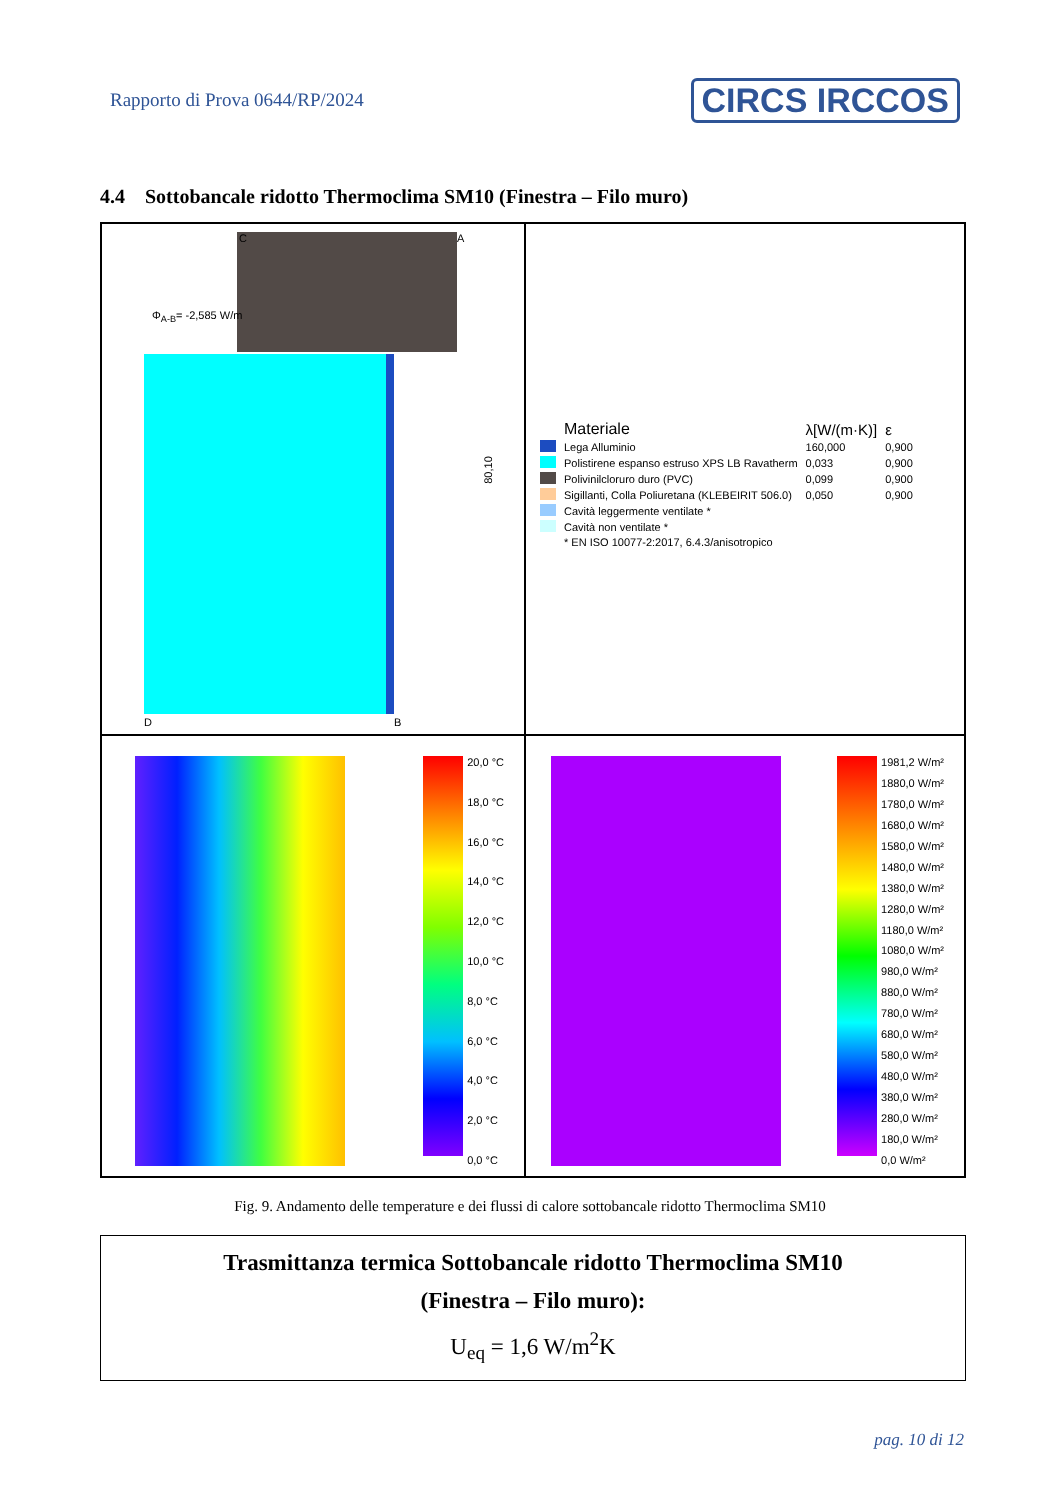Rapporto di Prova 0644/RP/2024
CIRCS IRCCOS
4.4 Sottobancale ridotto Thermoclima SM10 (Finestra – Filo muro)
Φ<sub>A-B</sub>= -2,585 W/m
C A
D B
80,10
| | Materiale | λ[W/(m·K)] | ε |
| --- | --- | --- | --- |
| | Lega Alluminio | 160,000 | 0,900 |
| | Polistirene espanso estruso XPS LB Ravatherm | 0,033 | 0,900 |
| | Polivinilcloruro duro (PVC) | 0,099 | 0,900 |
| | Sigillanti, Colla Poliuretana (KLEBEIRIT 506.0) | 0,050 | 0,900 |
| | Cavità leggermente ventilate * | | |
| | Cavità non ventilate * | | |
| | * EN ISO 10077-2:2017, 6.4.3/anisotropico | | |
20,0 °C
18,0 °C
16,0 °C
14,0 °C
12,0 °C
10,0 °C
8,0 °C
6,0 °C
4,0 °C
2,0 °C
0,0 °C
1981,2 W/m²
1880,0 W/m²
1780,0 W/m²
1680,0 W/m²
1580,0 W/m²
1480,0 W/m²
1380,0 W/m²
1280,0 W/m²
1180,0 W/m²
1080,0 W/m²
980,0 W/m²
880,0 W/m²
780,0 W/m²
680,0 W/m²
580,0 W/m²
480,0 W/m²
380,0 W/m²
280,0 W/m²
180,0 W/m²
0,0 W/m²
Fig. 9. Andamento delle temperature e dei flussi di calore sottobancale ridotto Thermoclima SM10
Trasmittanza termica Sottobancale ridotto Thermoclima SM10
(Finestra – Filo muro):
U<sub>eq</sub> = 1,6 W/m<sup>2</sup>K
pag. 10 di 12